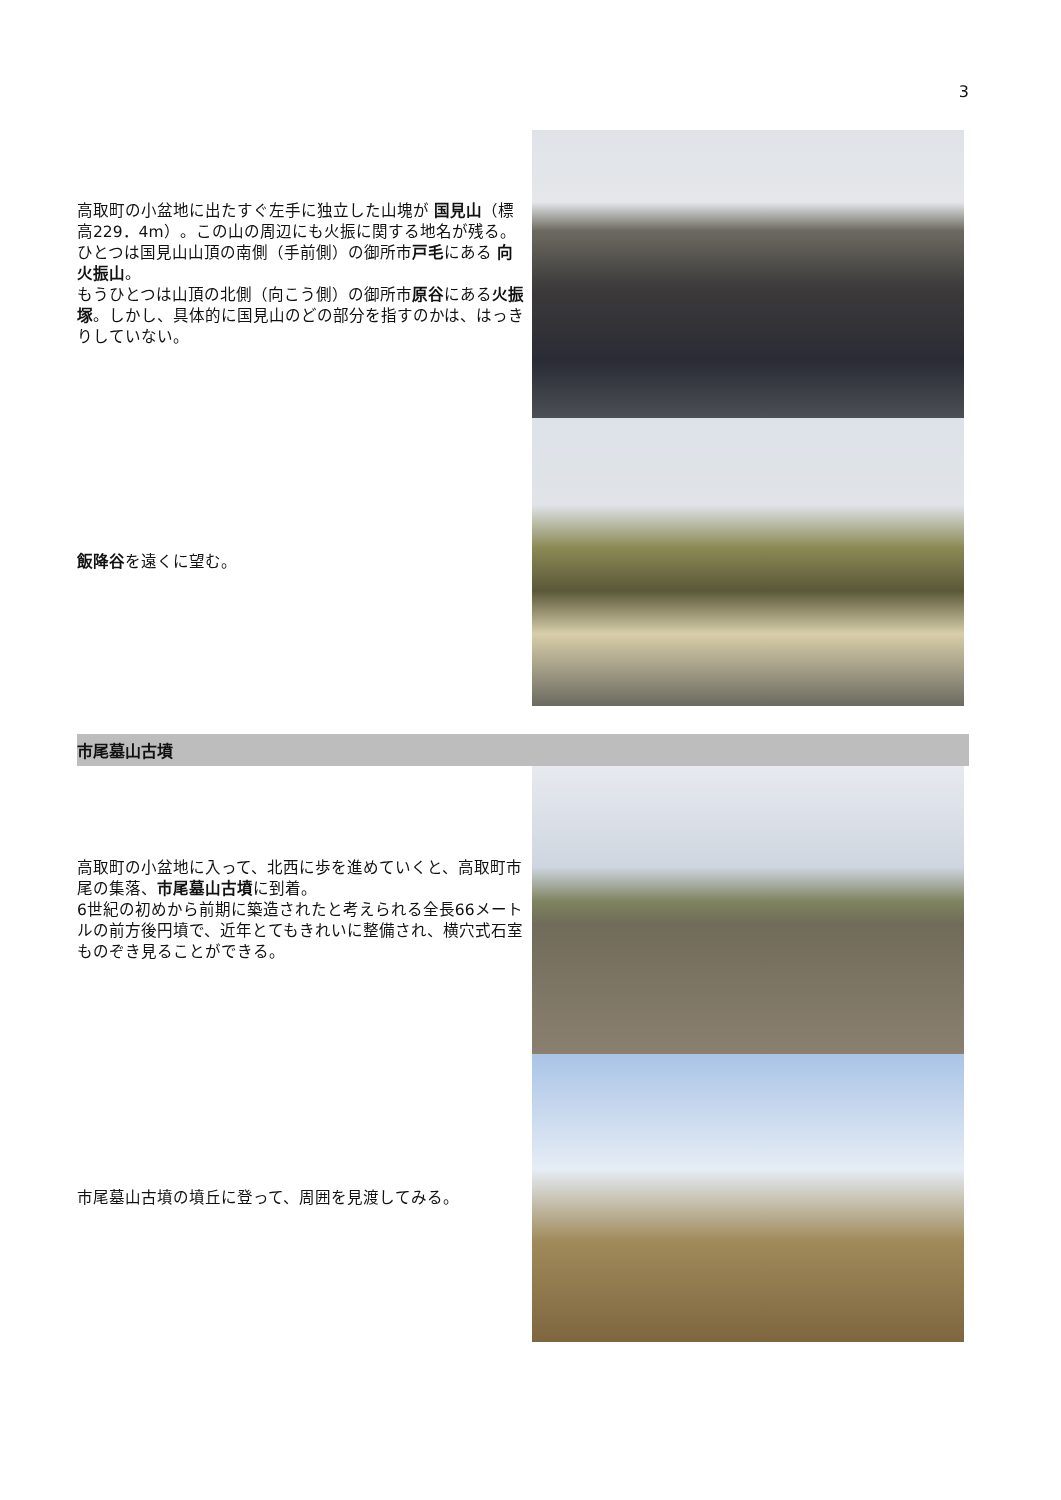3
高取町の小盆地に出たすぐ左手に独立した山塊が 国見山（標高229．4m）。この山の周辺にも火振に関する地名が残る。ひとつは国見山山頂の南側（手前側）の御所市戸毛にある 向火振山。
もうひとつは山頂の北側（向こう側）の御所市原谷にある火振塚。しかし、具体的に国見山のどの部分を指すのかは、はっきりしていない。
飯降谷を遠くに望む。
市尾墓山古墳
高取町の小盆地に入って、北西に歩を進めていくと、高取町市尾の集落、市尾墓山古墳に到着。
6世紀の初めから前期に築造されたと考えられる全長66メートルの前方後円墳で、近年とてもきれいに整備され、横穴式石室ものぞき見ることができる。
市尾墓山古墳の墳丘に登って、周囲を見渡してみる。